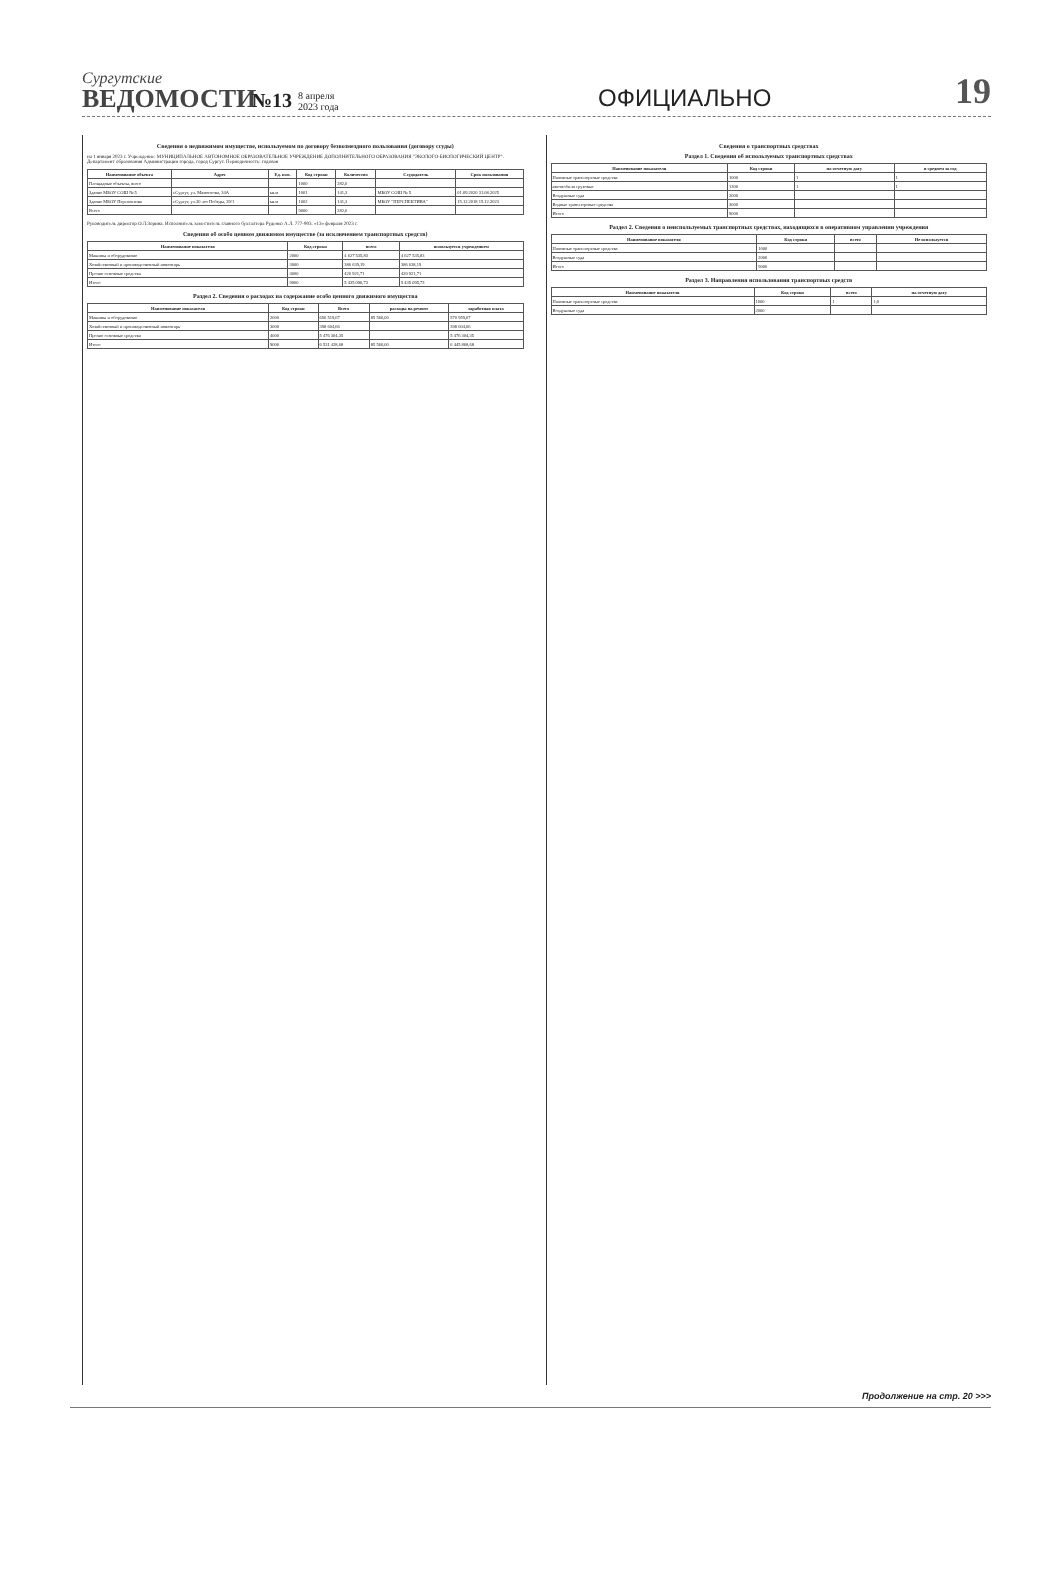Сургутские
ВЕДОМОСТИ
№13
8 апреля
2023 года
ОФИЦИАЛЬНО
19
Сведения о недвижимом имуществе, используемом по договору безвозмездного пользования (договору ссуды)
на 1 января 2023 г. Учреждение: МУНИЦИПАЛЬНОЕ АВТОНОМНОЕ ОБРАЗОВАТЕЛЬНОЕ УЧРЕЖДЕНИЕ ДОПОЛНИТЕЛЬНОГО ОБРАЗОВАНИЯ "ЭКОЛОГО-БИОЛОГИЧЕСКИЙ ЦЕНТР". Департамент образования Администрации города, город Сургут. Периодичность: годовая
| Наименование объекта | Адрес | Ед. изм. | Код строки | Количество | Ссудодатель | Срок пользования |
| --- | --- | --- | --- | --- | --- | --- |
| Площадные объекты, всего | | | 1000 | 282,6 | | |
| Здание МБОУ СОШ № 5 | г.Сургут, ул. Мамонтова, 34А | кв.м | 1001 | 141,3 | МБОУ СОШ № 5 | 01.09.2020 31.08.2025 |
| Здание МБОУ Перспектива | г.Сургут, ул.30 лет Победы, 39/1 | кв.м | 1002 | 141,3 | МБОУ "ПЕРСПЕКТИВА" | 15.12.2018 15.12.2023 |
| Всего | | | 9000 | 282,6 | | |
Руководитель директор О.Л.Зорина. Исполнитель заместитель главного бухгалтера Руденко А.Л. 777-903. «13» февраля 2023 г.
Сведения об особо ценном движимом имуществе (за исключением транспортных средств)
| Наименование показателя | Код строки | всего | используется учреждением |
| --- | --- | --- | --- |
| Машины и оборудование | 2000 | 4 627 535,83 | 4 627 535,83 |
| Хозяйственный и производственный инвентарь | 3000 | 386 639,19 | 386 638,19 |
| Прочие основные средства | 4000 | 420 921,71 | 420 921,71 |
| Итого | 9000 | 5 435 096,73 | 5 435 095,73 |
Раздел 2. Сведения о расходах на содержание особо ценного движимого имущества
| Наименование показателя | Код строки | Всего | расходы на ремонт | заработная плата |
| --- | --- | --- | --- | --- |
| Машины и оборудование | 2000 | 656 519,67 | 85 560,00 | 570 959,67 |
| Хозяйственный и производственный инвентарь | 3000 | 398 604,66 | | 398 604,66 |
| Прочие основные средства | 4000 | 5 476 304,35 | | 5 476 304,35 |
| Итого | 9000 | 6 531 428,68 | 85 560,00 | 6 445 868,68 |
Сведения о транспортных средствах
Раздел 1. Сведения об используемых транспортных средствах
| Наименование показателя | Код строки | на отчетную дату | в среднем за год |
| --- | --- | --- | --- |
| Наземные транспортные средства | 1000 | 1 | 1 |
| автомобили грузовые | 1300 | 1 | 1 |
| Воздушные суда | 2000 | | |
| Водные транспортные средства | 3000 | | |
| Итого | 9000 | | |
Раздел 2. Сведения о неиспользуемых транспортных средствах, находящихся в оперативном управлении учреждения
| Наименование показателя | Код строки | всего | Не используется |
| --- | --- | --- | --- |
| Наземные транспортные средства | 1000 | | |
| Воздушные суда | 2000 | | |
| Итого | 9000 | | |
Раздел 3. Направления использования транспортных средств
| Наименование показателя | Код строки | всего | на отчетную дату |
| --- | --- | --- | --- |
| Наземные транспортные средства | 1000 | 1 | 1,0 |
| Воздушные суда | 2000 | | |
Продолжение на стр. 20 >>>